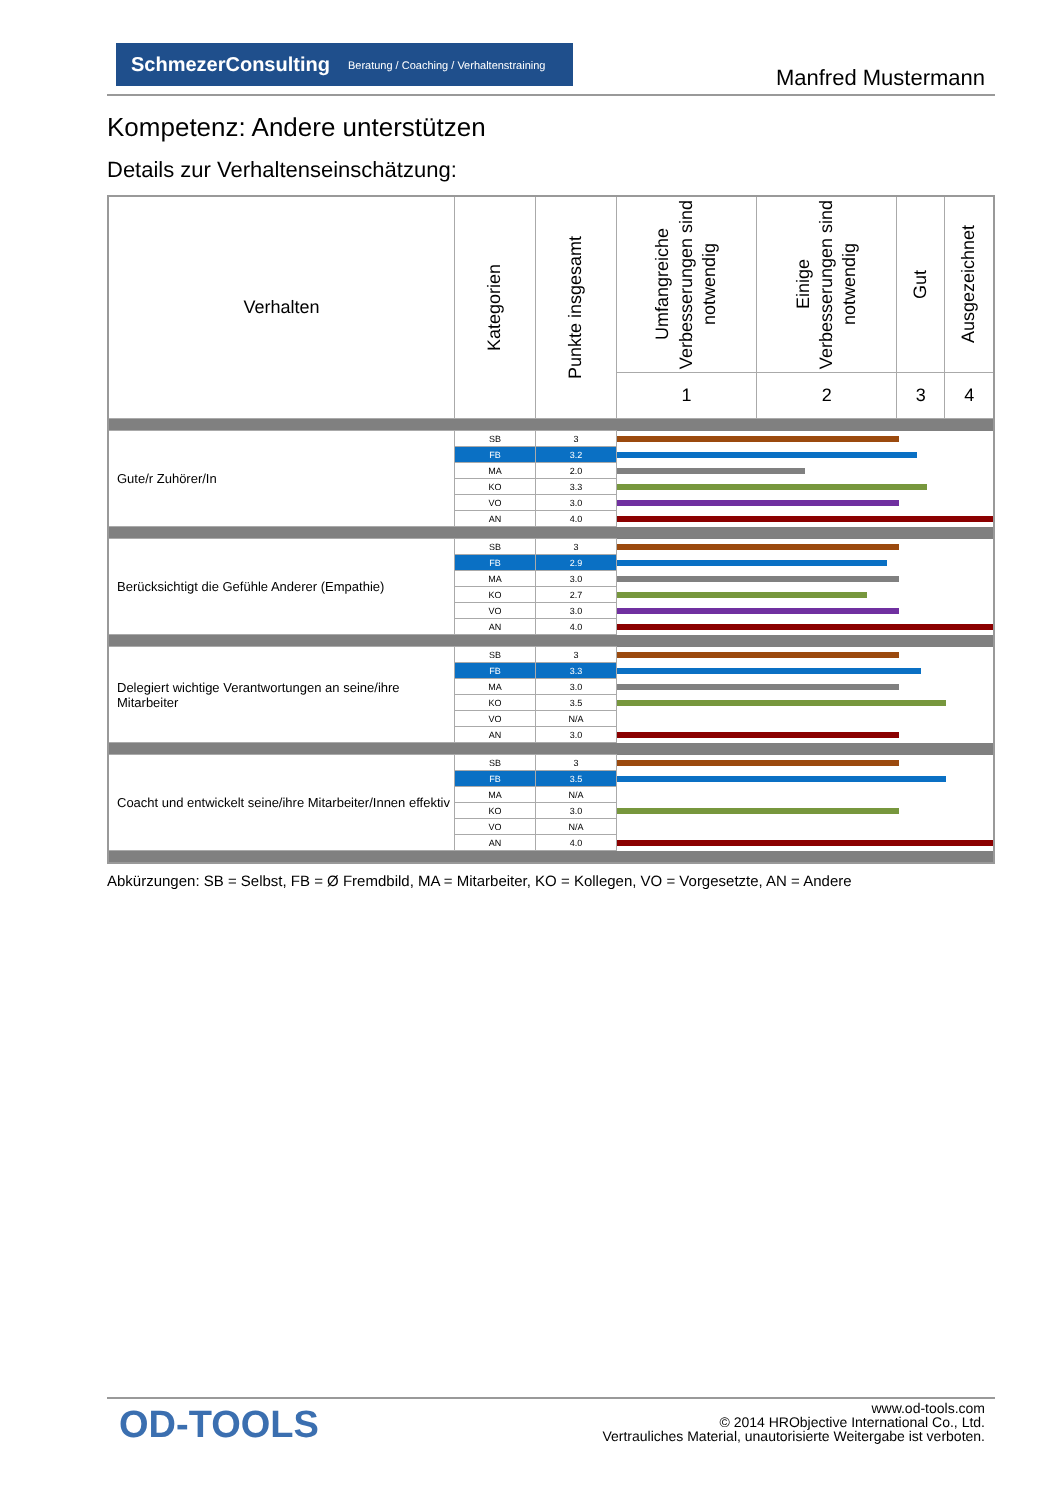SchmezerConsulting Beratung / Coaching / Verhaltenstraining
Manfred Mustermann
Kompetenz: Andere unterstützen
Details zur Verhaltenseinschätzung:
| Verhalten | Kategorien | Punkte insgesamt | Umfangreiche Verbesserungen sind notwendig | Einige Verbesserungen sind notwendig | Gut | Ausgezeichnet |
| --- | --- | --- | --- | --- | --- | --- |
| | | | 1 | 2 | 3 | 4 |
| Gute/r Zuhörer/In | SB | 3 | | | | |
| | FB | 3.2 | | | | |
| | MA | 2.0 | | | | |
| | KO | 3.3 | | | | |
| | VO | 3.0 | | | | |
| | AN | 4.0 | | | | |
| Berücksichtigt die Gefühle Anderer (Empathie) | SB | 3 | | | | |
| | FB | 2.9 | | | | |
| | MA | 3.0 | | | | |
| | KO | 2.7 | | | | |
| | VO | 3.0 | | | | |
| | AN | 4.0 | | | | |
| Delegiert wichtige Verantwortungen an seine/ihre Mitarbeiter | SB | 3 | | | | |
| | FB | 3.3 | | | | |
| | MA | 3.0 | | | | |
| | KO | 3.5 | | | | |
| | VO | N/A | | | | |
| | AN | 3.0 | | | | |
| Coacht und entwickelt seine/ihre Mitarbeiter/Innen effektiv | SB | 3 | | | | |
| | FB | 3.5 | | | | |
| | MA | N/A | | | | |
| | KO | 3.0 | | | | |
| | VO | N/A | | | | |
| | AN | 4.0 | | | | |
Abkürzungen: SB = Selbst, FB = Ø Fremdbild, MA = Mitarbeiter, KO = Kollegen, VO = Vorgesetzte, AN = Andere
OD-TOOLS
www.od-tools.com
© 2014 HRObjective International Co., Ltd.
Vertrauliches Material, unautorisierte Weitergabe ist verboten.